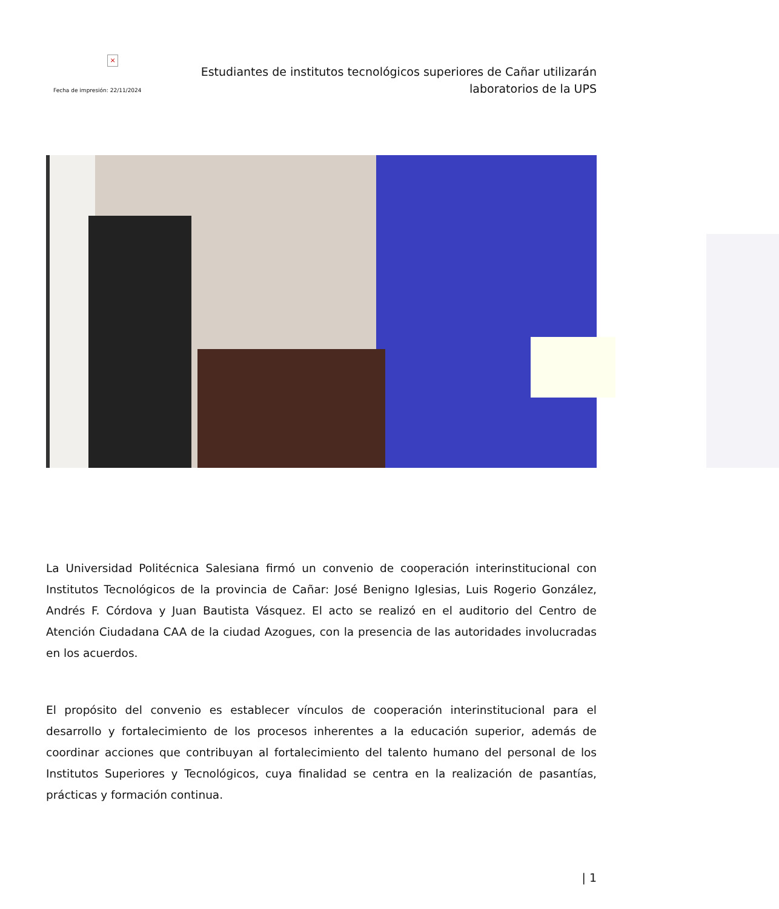×
Fecha de impresión: 22/11/2024
Estudiantes de institutos tecnológicos superiores de Cañar utilizarán
laboratorios de la UPS
La Universidad Politécnica Salesiana firmó un convenio de cooperación interinstitucional con Institutos Tecnológicos de la provincia de Cañar: José Benigno Iglesias, Luis Rogerio González, Andrés F. Córdova y Juan Bautista Vásquez. El acto se realizó en el auditorio del Centro de Atención Ciudadana CAA de la ciudad Azogues, con la presencia de las autoridades involucradas en los acuerdos.
El propósito del convenio es establecer vínculos de cooperación interinstitucional para el desarrollo y fortalecimiento de los procesos inherentes a la educación superior, además de coordinar acciones que contribuyan al fortalecimiento del talento humano del personal de los Institutos Superiores y Tecnológicos, cuya finalidad se centra en la realización de pasantías, prácticas y formación continua.
| 1